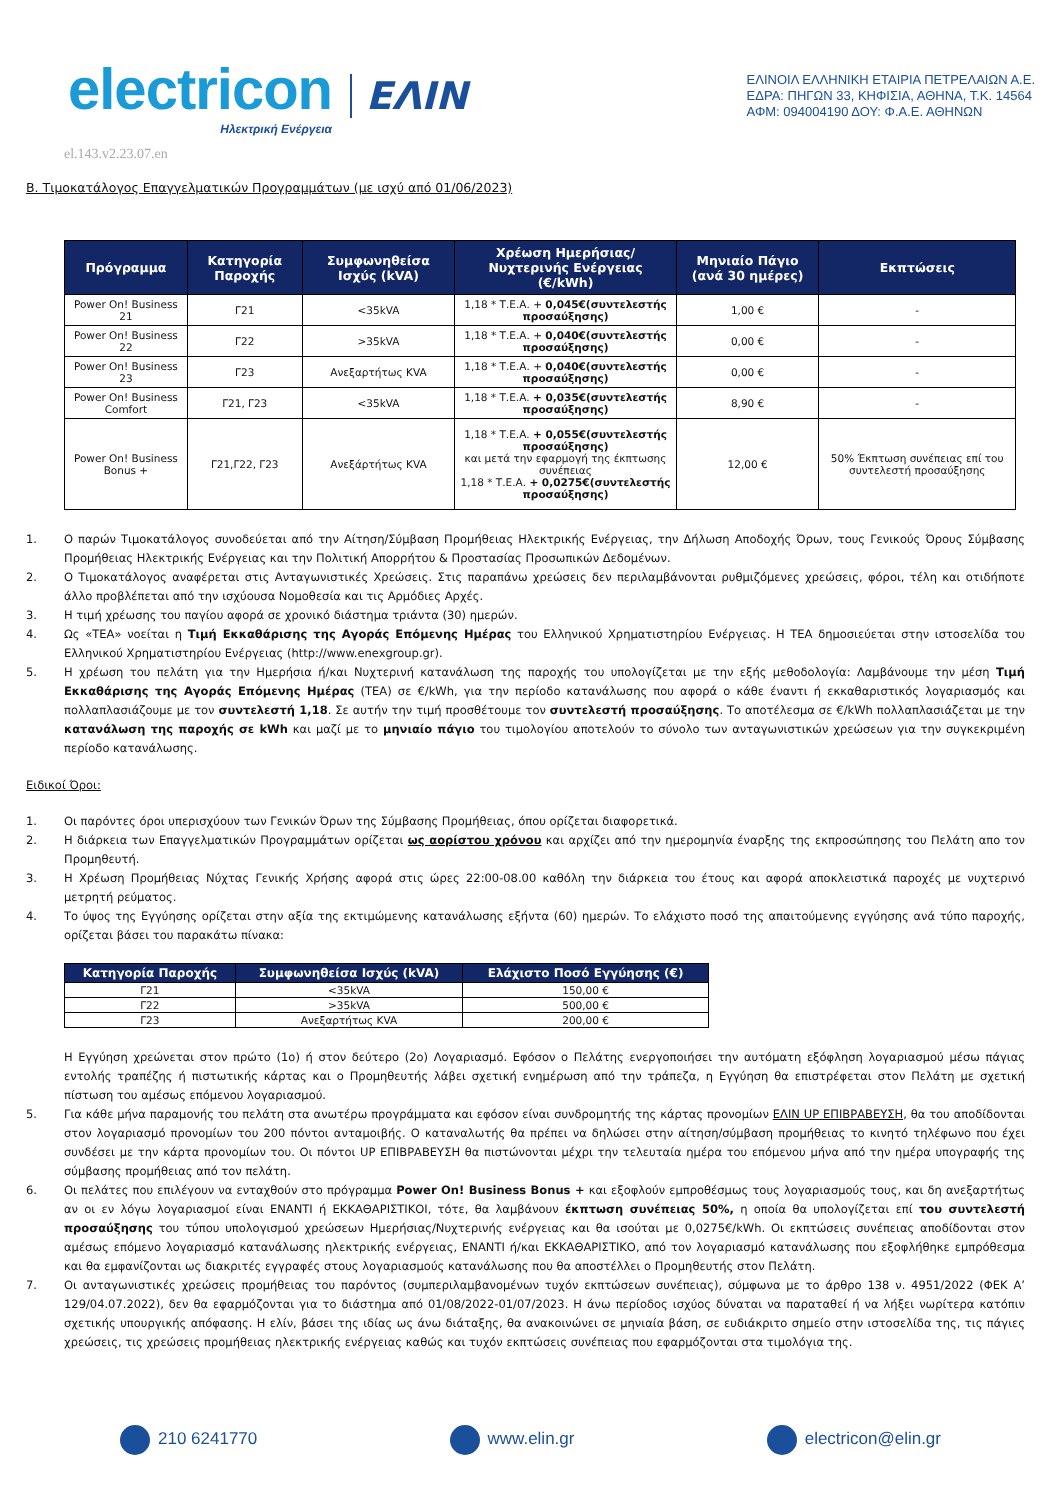electricon
Ηλεκτρική Ενέργεια
ΕΛΙΝ
ΕΛΙΝΟΙΛ ΕΛΛΗΝΙΚΗ ΕΤΑΙΡΙΑ ΠΕΤΡΕΛΑΙΩΝ Α.Ε.
ΕΔΡΑ: ΠΗΓΩΝ 33, ΚΗΦΙΣΙΑ, ΑΘΗΝΑ, Τ.Κ. 14564
ΑΦΜ: 094004190 ΔΟΥ: Φ.Α.Ε. ΑΘΗΝΩΝ
el.143.v2.23.07.en
Β. Τιμοκατάλογος Επαγγελματικών Προγραμμάτων (με ισχύ από 01/06/2023)
| Πρόγραμμα | Κατηγορία Παροχής | Συμφωνηθείσα Ισχύς (kVA) | Χρέωση Ημερήσιας/Νυχτερινής Ενέργειας (€/kWh) | Μηνιαίο Πάγιο (ανά 30 ημέρες) | Εκπτώσεις |
| --- | --- | --- | --- | --- | --- |
| Power On! Business 21 | Γ21 | <35kVA | 1,18 * Τ.Ε.Α. + 0,045€(συντελεστής προσαύξησης) | 1,00 € | - |
| Power On! Business 22 | Γ22 | >35kVA | 1,18 * Τ.Ε.Α. + 0,040€(συντελεστής προσαύξησης) | 0,00 € | - |
| Power On! Business 23 | Γ23 | Ανεξαρτήτως KVA | 1,18 * Τ.Ε.Α. + 0,040€(συντελεστής προσαύξησης) | 0,00 € | - |
| Power On! Business Comfort | Γ21, Γ23 | <35kVA | 1,18 * Τ.Ε.Α. + 0,035€(συντελεστής προσαύξησης) | 8,90 € | - |
| Power On! Business Bonus + | Γ21,Γ22, Γ23 | Ανεξάρτήτως KVA | 1,18 * Τ.Ε.Α. + 0,055€(συντελεστής προσαύξησης) και μετά την εφαρμογή της έκπτωσης συνέπειας 1,18 * Τ.Ε.Α. + 0,0275€(συντελεστής προσαύξησης) | 12,00 € | 50% Έκπτωση συνέπειας επί του συντελεστή προσαύξησης |
1. Ο παρών Τιμοκατάλογος συνοδεύεται από την Αίτηση/Σύμβαση Προμήθειας Ηλεκτρικής Ενέργειας, την Δήλωση Αποδοχής Όρων, τους Γενικούς Όρους Σύμβασης Προμήθειας Ηλεκτρικής Ενέργειας και την Πολιτική Απορρήτου & Προστασίας Προσωπικών Δεδομένων.
2. Ο Τιμοκατάλογος αναφέρεται στις Ανταγωνιστικές Χρεώσεις. Στις παραπάνω χρεώσεις δεν περιλαμβάνονται ρυθμιζόμενες χρεώσεις, φόροι, τέλη και οτιδήποτε άλλο προβλέπεται από την ισχύουσα Νομοθεσία και τις Αρμόδιες Αρχές.
3. Η τιμή χρέωσης του παγίου αφορά σε χρονικό διάστημα τριάντα (30) ημερών.
4. Ως «ΤΕΑ» νοείται η Τιμή Εκκαθάρισης της Αγοράς Επόμενης Ημέρας του Ελληνικού Χρηματιστηρίου Ενέργειας. Η ΤΕΑ δημοσιεύεται στην ιστοσελίδα του Ελληνικού Χρηματιστηρίου Ενέργειας (http://www.enexgroup.gr).
5. Η χρέωση του πελάτη για την Ημερήσια ή/και Νυχτερινή κατανάλωση της παροχής του υπολογίζεται με την εξής μεθοδολογία: Λαμβάνουμε την μέση Τιμή Εκκαθάρισης της Αγοράς Επόμενης Ημέρας (ΤΕΑ) σε €/kWh, για την περίοδο κατανάλωσης που αφορά ο κάθε έναντι ή εκκαθαριστικός λογαριασμός και πολλαπλασιάζουμε με τον συντελεστή 1,18. Σε αυτήν την τιμή προσθέτουμε τον συντελεστή προσαύξησης. Το αποτέλεσμα σε €/kWh πολλαπλασιάζεται με την κατανάλωση της παροχής σε kWh και μαζί με το μηνιαίο πάγιο του τιμολογίου αποτελούν το σύνολο των ανταγωνιστικών χρεώσεων για την συγκεκριμένη περίοδο κατανάλωσης.
Ειδικοί Όροι:
1. Οι παρόντες όροι υπερισχύουν των Γενικών Όρων της Σύμβασης Προμήθειας, όπου ορίζεται διαφορετικά.
2. Η διάρκεια των Επαγγελματικών Προγραμμάτων ορίζεται ως αορίστου χρόνου και αρχίζει από την ημερομηνία έναρξης της εκπροσώπησης του Πελάτη απο τον Προμηθευτή.
3. Η Χρέωση Προμήθειας Νύχτας Γενικής Χρήσης αφορά στις ώρες 22:00-08.00 καθόλη την διάρκεια του έτους και αφορά αποκλειστικά παροχές με νυχτερινό μετρητή ρεύματος.
4. Το ύψος της Εγγύησης ορίζεται στην αξία της εκτιμώμενης κατανάλωσης εξήντα (60) ημερών. Το ελάχιστο ποσό της απαιτούμενης εγγύησης ανά τύπο παροχής, ορίζεται βάσει του παρακάτω πίνακα:
| Κατηγορία Παροχής | Συμφωνηθείσα Ισχύς (kVA) | Ελάχιστο Ποσό Εγγύησης (€) |
| --- | --- | --- |
| Γ21 | <35kVA | 150,00 € |
| Γ22 | >35kVA | 500,00 € |
| Γ23 | Ανεξαρτήτως KVA | 200,00 € |
Η Εγγύηση χρεώνεται στον πρώτο (1ο) ή στον δεύτερο (2ο) Λογαριασμό. Εφόσον ο Πελάτης ενεργοποιήσει την αυτόματη εξόφληση λογαριασμού μέσω πάγιας εντολής τραπέζης ή πιστωτικής κάρτας και ο Προμηθευτής λάβει σχετική ενημέρωση από την τράπεζα, η Εγγύηση θα επιστρέφεται στον Πελάτη με σχετική πίστωση του αμέσως επόμενου λογαριασμού.
5. Για κάθε μήνα παραμονής του πελάτη στα ανωτέρω προγράμματα και εφόσον είναι συνδρομητής της κάρτας προνομίων ΕΛΙΝ UP ΕΠΙΒΡΑΒΕΥΣΗ, θα του αποδίδονται στον λογαριασμό προνομίων του 200 πόντοι ανταμοιβής. Ο καταναλωτής θα πρέπει να δηλώσει στην αίτηση/σύμβαση προμήθειας το κινητό τηλέφωνο που έχει συνδέσει με την κάρτα προνομίων του. Οι πόντοι UP ΕΠΙΒΡΑΒΕΥΣΗ θα πιστώνονται μέχρι την τελευταία ημέρα του επόμενου μήνα από την ημέρα υπογραφής της σύμβασης προμήθειας από τον πελάτη.
6. Οι πελάτες που επιλέγουν να ενταχθούν στο πρόγραμμα Power On! Business Bonus + και εξοφλούν εμπροθέσμως τους λογαριασμούς τους, και δη ανεξαρτήτως αν οι εν λόγω λογαριασμοί είναι ΕΝΑΝΤΙ ή ΕΚΚΑΘΑΡΙΣΤΙΚΟΙ, τότε, θα λαμβάνουν έκπτωση συνέπειας 50%, η οποία θα υπολογίζεται επί του συντελεστή προσαύξησης του τύπου υπολογισμού χρεώσεων Ημερήσιας/Νυχτερινής ενέργειας και θα ισούται με 0,0275€/kWh. Οι εκπτώσεις συνέπειας αποδίδονται στον αμέσως επόμενο λογαριασμό κατανάλωσης ηλεκτρικής ενέργειας, ΕΝΑΝΤΙ ή/και ΕΚΚΑΘΑΡΙΣΤΙΚΟ, από τον λογαριασμό κατανάλωσης που εξοφλήθηκε εμπρόθεσμα και θα εμφανίζονται ως διακριτές εγγραφές στους λογαριασμούς κατανάλωσης που θα αποστέλλει ο Προμηθευτής στον Πελάτη.
7. Οι ανταγωνιστικές χρεώσεις προμήθειας του παρόντος (συμπεριλαμβανομένων τυχόν εκπτώσεων συνέπειας), σύμφωνα με το άρθρο 138 ν. 4951/2022 (ΦΕΚ Α’ 129/04.07.2022), δεν θα εφαρμόζονται για το διάστημα από 01/08/2022-01/07/2023. Η άνω περίοδος ισχύος δύναται να παραταθεί ή να λήξει νωρίτερα κατόπιν σχετικής υπουργικής απόφασης. Η ελίν, βάσει της ιδίας ως άνω διάταξης, θα ανακοινώνει σε μηνιαία βάση, σε ευδιάκριτο σημείο στην ιστοσελίδα της, τις πάγιες χρεώσεις, τις χρεώσεις προμήθειας ηλεκτρικής ενέργειας καθώς και τυχόν εκπτώσεις συνέπειας που εφαρμόζονται στα τιμολόγια της.
210 6241770 www.elin.gr electricon@elin.gr